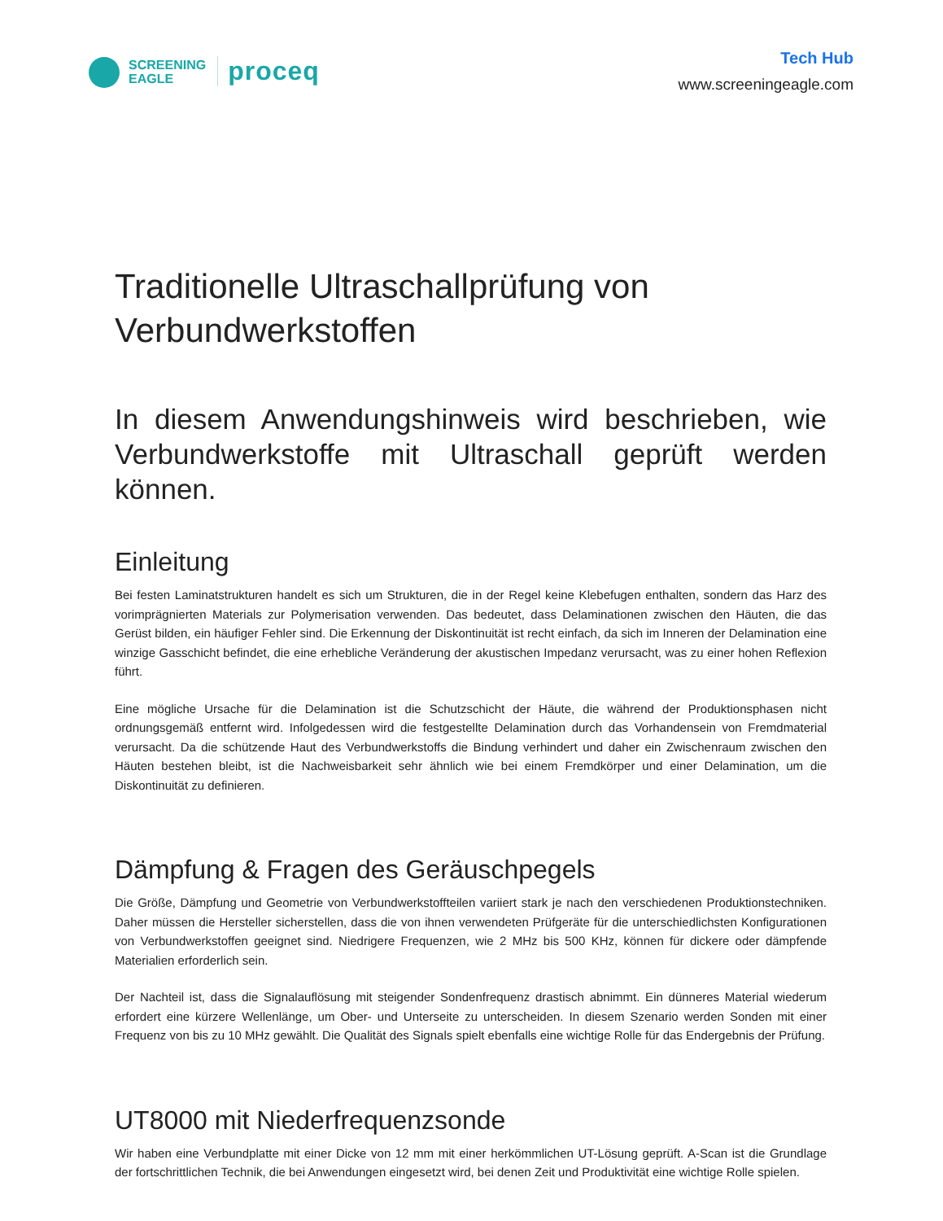SCREENING
EAGLE
proceq
Tech Hub
www.screeningeagle.com
Traditionelle Ultraschallprüfung von Verbundwerkstoffen
In diesem Anwendungshinweis wird beschrieben, wie Verbundwerkstoffe mit Ultraschall geprüft werden können.
Einleitung
Bei festen Laminatstrukturen handelt es sich um Strukturen, die in der Regel keine Klebefugen enthalten, sondern das Harz des vorimprägnierten Materials zur Polymerisation verwenden. Das bedeutet, dass Delaminationen zwischen den Häuten, die das Gerüst bilden, ein häufiger Fehler sind. Die Erkennung der Diskontinuität ist recht einfach, da sich im Inneren der Delamination eine winzige Gasschicht befindet, die eine erhebliche Veränderung der akustischen Impedanz verursacht, was zu einer hohen Reflexion führt.
Eine mögliche Ursache für die Delamination ist die Schutzschicht der Häute, die während der Produktionsphasen nicht ordnungsgemäß entfernt wird. Infolgedessen wird die festgestellte Delamination durch das Vorhandensein von Fremdmaterial verursacht. Da die schützende Haut des Verbundwerkstoffs die Bindung verhindert und daher ein Zwischenraum zwischen den Häuten bestehen bleibt, ist die Nachweisbarkeit sehr ähnlich wie bei einem Fremdkörper und einer Delamination, um die Diskontinuität zu definieren.
Dämpfung & Fragen des Geräuschpegels
Die Größe, Dämpfung und Geometrie von Verbundwerkstoffteilen variiert stark je nach den verschiedenen Produktionstechniken. Daher müssen die Hersteller sicherstellen, dass die von ihnen verwendeten Prüfgeräte für die unterschiedlichsten Konfigurationen von Verbundwerkstoffen geeignet sind. Niedrigere Frequenzen, wie 2 MHz bis 500 KHz, können für dickere oder dämpfende Materialien erforderlich sein.
Der Nachteil ist, dass die Signalauflösung mit steigender Sondenfrequenz drastisch abnimmt. Ein dünneres Material wiederum erfordert eine kürzere Wellenlänge, um Ober- und Unterseite zu unterscheiden. In diesem Szenario werden Sonden mit einer Frequenz von bis zu 10 MHz gewählt. Die Qualität des Signals spielt ebenfalls eine wichtige Rolle für das Endergebnis der Prüfung.
UT8000 mit Niederfrequenzsonde
Wir haben eine Verbundplatte mit einer Dicke von 12 mm mit einer herkömmlichen UT-Lösung geprüft. A-Scan ist die Grundlage der fortschrittlichen Technik, die bei Anwendungen eingesetzt wird, bei denen Zeit und Produktivität eine wichtige Rolle spielen.